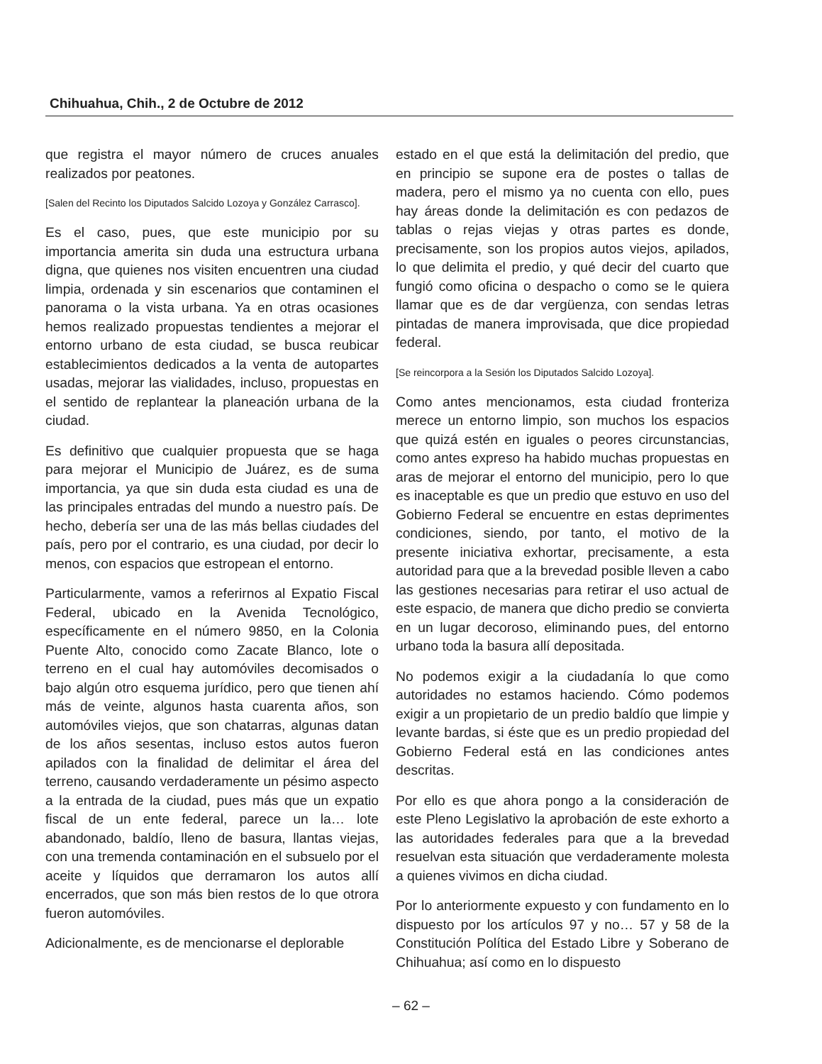Chihuahua, Chih., 2 de Octubre de 2012
que registra el mayor número de cruces anuales realizados por peatones.
[Salen del Recinto los Diputados Salcido Lozoya y González Carrasco].
Es el caso, pues, que este municipio por su importancia amerita sin duda una estructura urbana digna, que quienes nos visiten encuentren una ciudad limpia, ordenada y sin escenarios que contaminen el panorama o la vista urbana. Ya en otras ocasiones hemos realizado propuestas tendientes a mejorar el entorno urbano de esta ciudad, se busca reubicar establecimientos dedicados a la venta de autopartes usadas, mejorar las vialidades, incluso, propuestas en el sentido de replantear la planeación urbana de la ciudad.
Es definitivo que cualquier propuesta que se haga para mejorar el Municipio de Juárez, es de suma importancia, ya que sin duda esta ciudad es una de las principales entradas del mundo a nuestro país. De hecho, debería ser una de las más bellas ciudades del país, pero por el contrario, es una ciudad, por decir lo menos, con espacios que estropean el entorno.
Particularmente, vamos a referirnos al Expatio Fiscal Federal, ubicado en la Avenida Tecnológico, específicamente en el número 9850, en la Colonia Puente Alto, conocido como Zacate Blanco, lote o terreno en el cual hay automóviles decomisados o bajo algún otro esquema jurídico, pero que tienen ahí más de veinte, algunos hasta cuarenta años, son automóviles viejos, que son chatarras, algunas datan de los años sesentas, incluso estos autos fueron apilados con la finalidad de delimitar el área del terreno, causando verdaderamente un pésimo aspecto a la entrada de la ciudad, pues más que un expatio fiscal de un ente federal, parece un la… lote abandonado, baldío, lleno de basura, llantas viejas, con una tremenda contaminación en el subsuelo por el aceite y líquidos que derramaron los autos allí encerrados, que son más bien restos de lo que otrora fueron automóviles.
Adicionalmente, es de mencionarse el deplorable
estado en el que está la delimitación del predio, que en principio se supone era de postes o tallas de madera, pero el mismo ya no cuenta con ello, pues hay áreas donde la delimitación es con pedazos de tablas o rejas viejas y otras partes es donde, precisamente, son los propios autos viejos, apilados, lo que delimita el predio, y qué decir del cuarto que fungió como oficina o despacho o como se le quiera llamar que es de dar vergüenza, con sendas letras pintadas de manera improvisada, que dice propiedad federal.
[Se reincorpora a la Sesión los Diputados Salcido Lozoya].
Como antes mencionamos, esta ciudad fronteriza merece un entorno limpio, son muchos los espacios que quizá estén en iguales o peores circunstancias, como antes expreso ha habido muchas propuestas en aras de mejorar el entorno del municipio, pero lo que es inaceptable es que un predio que estuvo en uso del Gobierno Federal se encuentre en estas deprimentes condiciones, siendo, por tanto, el motivo de la presente iniciativa exhortar, precisamente, a esta autoridad para que a la brevedad posible lleven a cabo las gestiones necesarias para retirar el uso actual de este espacio, de manera que dicho predio se convierta en un lugar decoroso, eliminando pues, del entorno urbano toda la basura allí depositada.
No podemos exigir a la ciudadanía lo que como autoridades no estamos haciendo. Cómo podemos exigir a un propietario de un predio baldío que limpie y levante bardas, si éste que es un predio propiedad del Gobierno Federal está en las condiciones antes descritas.
Por ello es que ahora pongo a la consideración de este Pleno Legislativo la aprobación de este exhorto a las autoridades federales para que a la brevedad resuelvan esta situación que verdaderamente molesta a quienes vivimos en dicha ciudad.
Por lo anteriormente expuesto y con fundamento en lo dispuesto por los artículos 97 y no… 57 y 58 de la Constitución Política del Estado Libre y Soberano de Chihuahua; así como en lo dispuesto
– 62 –